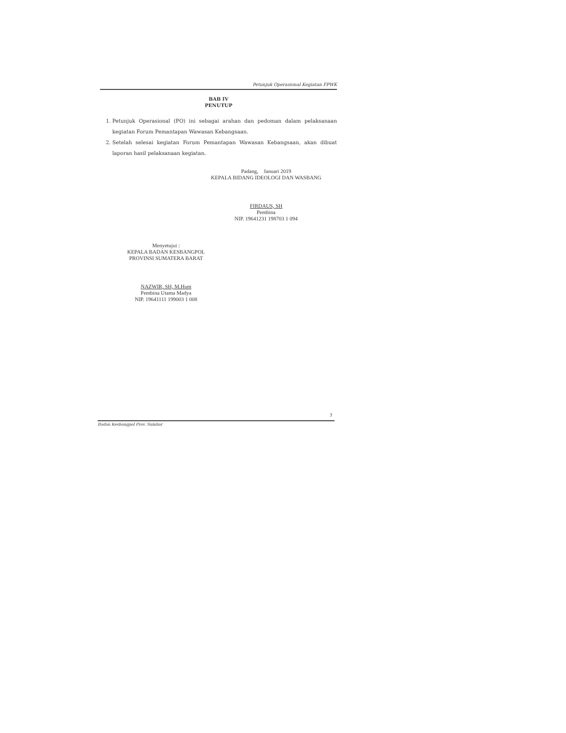Petunjuk Operasional Kegiatan FPWK
BAB IV
PENUTUP
1. Petunjuk Operasional (PO) ini sebagai arahan dan pedoman dalam pelaksanaan kegiatan Forum Pemantapan Wawasan Kebangsaan.
2. Setelah selesai kegiatan Forum Pemantapan Wawasan Kebangsaan, akan dibuat laporan hasil pelaksanaan kegiatan.
Padang, Januari 2019
KEPALA BIDANG IDEOLOGI DAN WASBANG
FIRDAUS, SH
Pembina
NIP. 19641231 198703 1 094
Menyetujui :
KEPALA BADAN KESBANGPOL
PROVINSI SUMATERA BARAT
NAZWIR, SH, M.Hum
Pembina Utama Madya
NIP. 19641111 199003 1 008
7
Badan Kesbangpol Prov. Sumbar